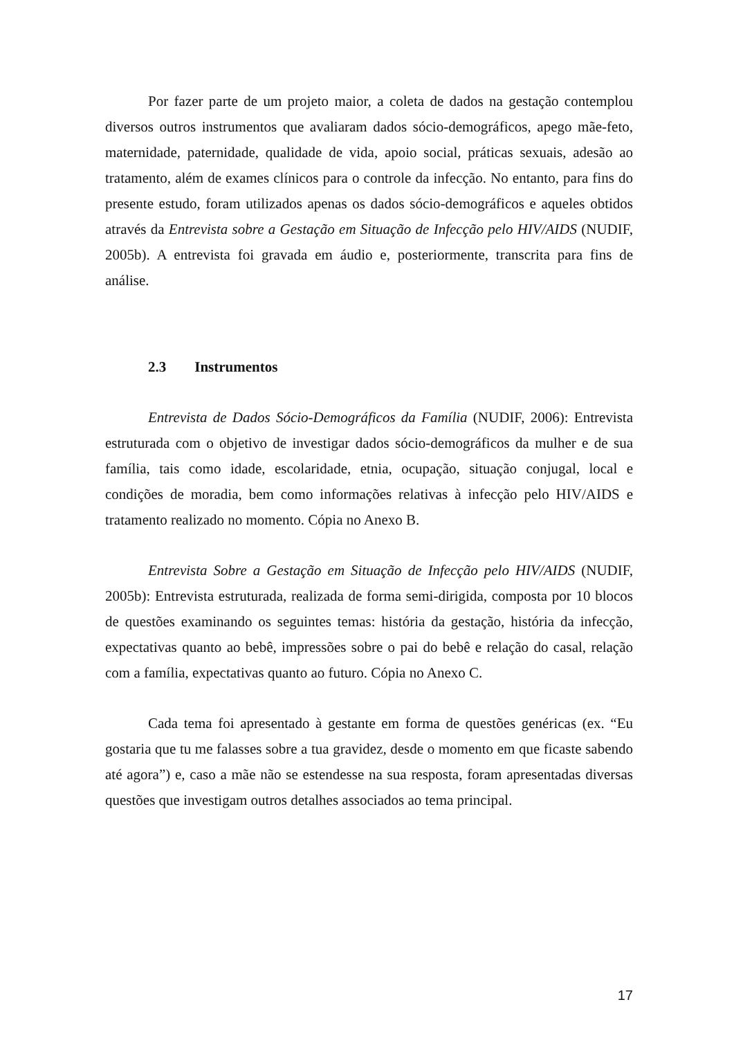Por fazer parte de um projeto maior, a coleta de dados na gestação contemplou diversos outros instrumentos que avaliaram dados sócio-demográficos, apego mãe-feto, maternidade, paternidade, qualidade de vida, apoio social, práticas sexuais, adesão ao tratamento, além de exames clínicos para o controle da infecção. No entanto, para fins do presente estudo, foram utilizados apenas os dados sócio-demográficos e aqueles obtidos através da Entrevista sobre a Gestação em Situação de Infecção pelo HIV/AIDS (NUDIF, 2005b). A entrevista foi gravada em áudio e, posteriormente, transcrita para fins de análise.
2.3 Instrumentos
Entrevista de Dados Sócio-Demográficos da Família (NUDIF, 2006): Entrevista estruturada com o objetivo de investigar dados sócio-demográficos da mulher e de sua família, tais como idade, escolaridade, etnia, ocupação, situação conjugal, local e condições de moradia, bem como informações relativas à infecção pelo HIV/AIDS e tratamento realizado no momento. Cópia no Anexo B.
Entrevista Sobre a Gestação em Situação de Infecção pelo HIV/AIDS (NUDIF, 2005b): Entrevista estruturada, realizada de forma semi-dirigida, composta por 10 blocos de questões examinando os seguintes temas: história da gestação, história da infecção, expectativas quanto ao bebê, impressões sobre o pai do bebê e relação do casal, relação com a família, expectativas quanto ao futuro. Cópia no Anexo C.
Cada tema foi apresentado à gestante em forma de questões genéricas (ex. “Eu gostaria que tu me falasses sobre a tua gravidez, desde o momento em que ficaste sabendo até agora”) e, caso a mãe não se estendesse na sua resposta, foram apresentadas diversas questões que investigam outros detalhes associados ao tema principal.
17